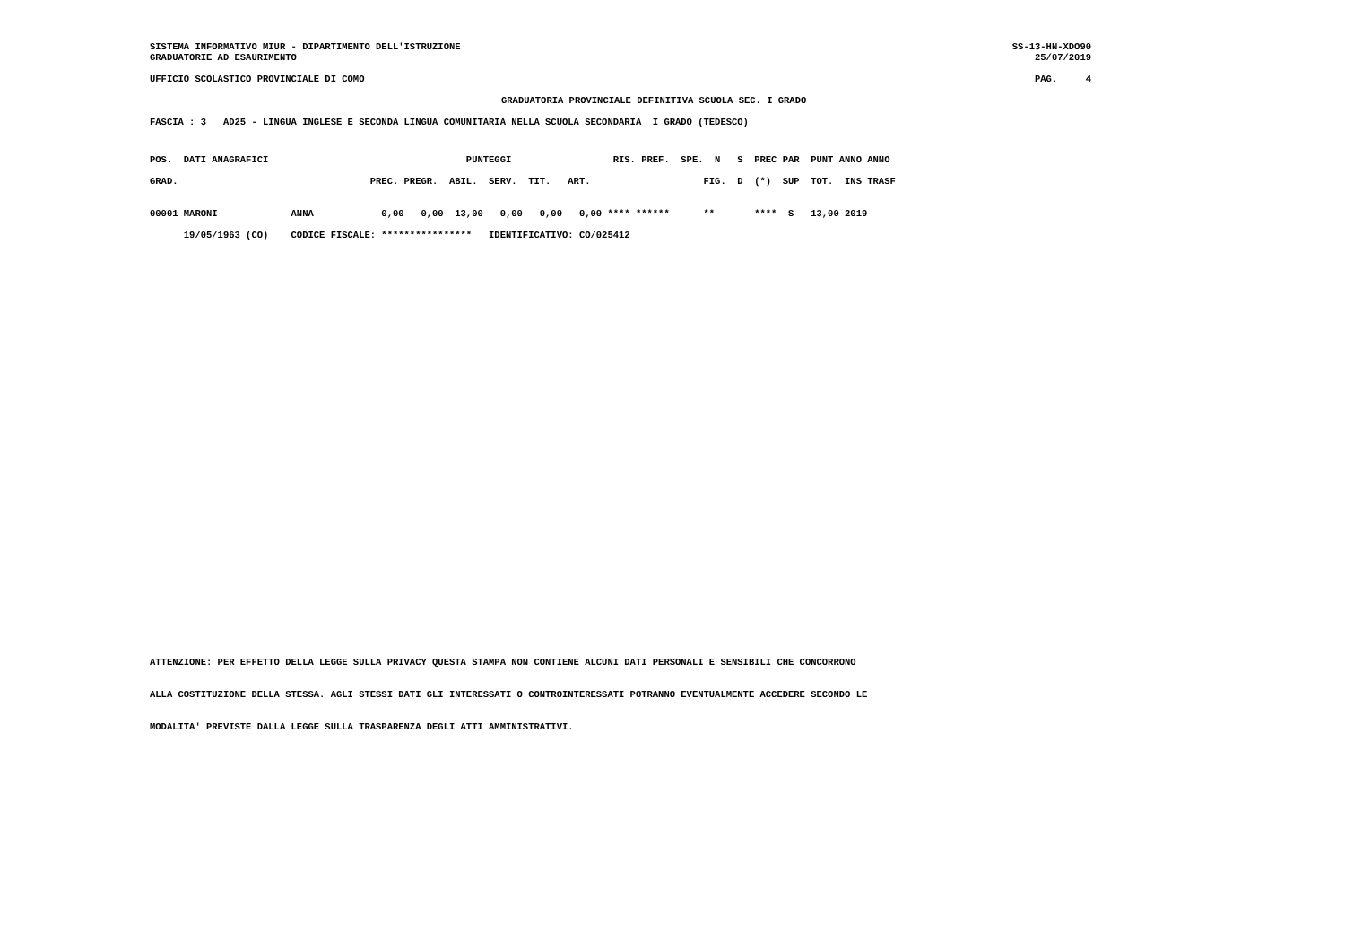SISTEMA INFORMATIVO MIUR - DIPARTIMENTO DELL'ISTRUZIONE
GRADUATORIE AD ESAURIMENTO
SS-13-HN-XDO90
25/07/2019
UFFICIO SCOLASTICO PROVINCIALE DI COMO
PAG.     4
GRADUATORIA PROVINCIALE DEFINITIVA SCUOLA SEC. I GRADO
FASCIA : 3   AD25 - LINGUA INGLESE E SECONDA LINGUA COMUNITARIA NELLA SCUOLA SECONDARIA  I GRADO (TEDESCO)
POS.  DATI ANAGRAFICI                                   PUNTEGGI                  RIS. PREF.  SPE.  N   S  PREC PAR  PUNT ANNO ANNO
GRAD.                                  PREC. PREGR.  ABIL.  SERV.  TIT.   ART.                    FIG.  D  (*)  SUP  TOT.  INS TRASF
00001 MARONI             ANNA            0,00   0,00  13,00   0,00   0,00   0,00 **** ******      **       ****  S   13,00 2019
      19/05/1963 (CO)    CODICE FISCALE: ****************   IDENTIFICATIVO: CO/025412
ATTENZIONE: PER EFFETTO DELLA LEGGE SULLA PRIVACY QUESTA STAMPA NON CONTIENE ALCUNI DATI PERSONALI E SENSIBILI CHE CONCORRONO
ALLA COSTITUZIONE DELLA STESSA. AGLI STESSI DATI GLI INTERESSATI O CONTROINTERESSATI POTRANNO EVENTUALMENTE ACCEDERE SECONDO LE
MODALITA' PREVISTE DALLA LEGGE SULLA TRASPARENZA DEGLI ATTI AMMINISTRATIVI.